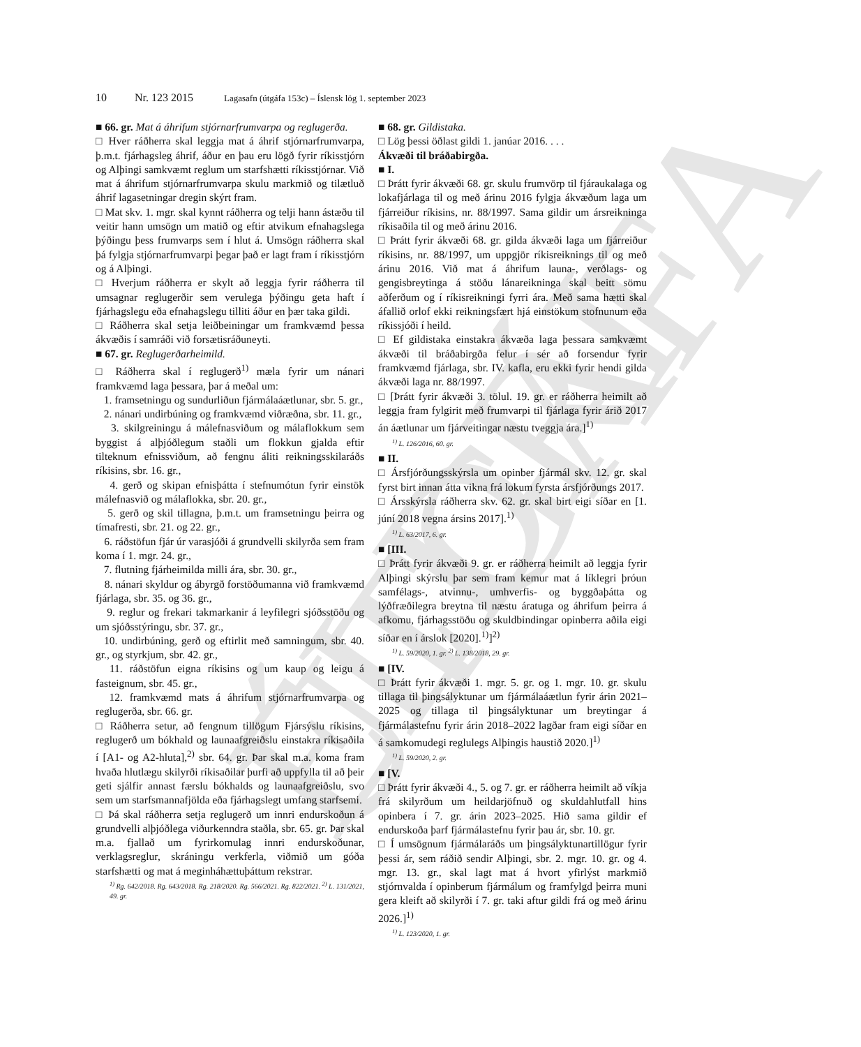ELDRI ÚTGÁFA
10 Nr. 123 2015 Lagasafn (útgáfa 153c) – Íslensk lög 1. september 2023
■ 66. gr. Mat á áhrifum stjórnarfrumvarpa og reglugerða.
□ Hver ráðherra skal leggja mat á áhrif stjórnarfrumvarpa, þ.m.t. fjárhagsleg áhrif, áður en þau eru lögð fyrir ríkisstjórn og Alþingi samkvæmt reglum um starfshætti ríkisstjórnar. Við mat á áhrifum stjórnarfrumvarpa skulu markmið og tilætluð áhrif lagasetningar dregin skýrt fram.
□ Mat skv. 1. mgr. skal kynnt ráðherra og telji hann ástæðu til veitir hann umsögn um matið og eftir atvikum efnahagslega þýðingu þess frumvarps sem í hlut á. Umsögn ráðherra skal þá fylgja stjórnarfrumvarpi þegar það er lagt fram í ríkisstjórn og á Alþingi.
□ Hverjum ráðherra er skylt að leggja fyrir ráðherra til umsagnar reglugerðir sem verulega þýðingu geta haft í fjárhagslegu eða efnahagslegu tilliti áður en þær taka gildi.
□ Ráðherra skal setja leiðbeiningar um framkvæmd þessa ákvæðis í samráði við forsætisráðuneyti.
■ 67. gr. Reglugerðarheimild.
□ Ráðherra skal í reglugerð<sup>1)</sup> mæla fyrir um nánari framkvæmd laga þessara, þar á meðal um:
1. framsetningu og sundurliðun fjármálaáætlunar, sbr. 5. gr.,
2. nánari undirbúning og framkvæmd viðræðna, sbr. 11. gr.,
3. skilgreiningu á málefnasviðum og málaflokkum sem byggist á alþjóðlegum staðli um flokkun gjalda eftir tilteknum efnissviðum, að fengnu áliti reikningsskilaráðs ríkisins, sbr. 16. gr.,
4. gerð og skipan efnisþátta í stefnumótun fyrir einstök málefnasvið og málaflokka, sbr. 20. gr.,
5. gerð og skil tillagna, þ.m.t. um framsetningu þeirra og tímafresti, sbr. 21. og 22. gr.,
6. ráðstöfun fjár úr varasjóði á grundvelli skilyrða sem fram koma í 1. mgr. 24. gr.,
7. flutning fjárheimilda milli ára, sbr. 30. gr.,
8. nánari skyldur og ábyrgð forstöðumanna við framkvæmd fjárlaga, sbr. 35. og 36. gr.,
9. reglur og frekari takmarkanir á leyfilegri sjóðsstöðu og um sjóðsstýringu, sbr. 37. gr.,
10. undirbúning, gerð og eftirlit með samningum, sbr. 40. gr., og styrkjum, sbr. 42. gr.,
11. ráðstöfun eigna ríkisins og um kaup og leigu á fasteignum, sbr. 45. gr.,
12. framkvæmd mats á áhrifum stjórnarfrumvarpa og reglugerða, sbr. 66. gr.
□ Ráðherra setur, að fengnum tillögum Fjársýslu ríkisins, reglugerð um bókhald og launaafgreiðslu einstakra ríkisaðila í [A1- og A2-hluta],<sup>2)</sup> sbr. 64. gr. Þar skal m.a. koma fram hvaða hlutlægu skilyrði ríkisaðilar þurfi að uppfylla til að þeir geti sjálfir annast færslu bókhalds og launaafgreiðslu, svo sem um starfsmannafjölda eða fjárhagslegt umfang starfsemi.
□ Þá skal ráðherra setja reglugerð um innri endurskoðun á grundvelli alþjóðlega viðurkenndra staðla, sbr. 65. gr. Þar skal m.a. fjallað um fyrirkomulag innri endurskoðunar, verklagsreglur, skráningu verkferla, viðmið um góða starfshætti og mat á meginháhættuþáttum rekstrar.
<sup>1)</sup> Rg. 642/2018. Rg. 643/2018. Rg. 218/2020. Rg. 566/2021. Rg. 822/2021. <sup>2)</sup> L. 131/2021, 49. gr.
■ 68. gr. Gildistaka.
□ Lög þessi öðlast gildi 1. janúar 2016. . . .
Ákvæði til bráðabirgða.
■ I.
□ Þrátt fyrir ákvæði 68. gr. skulu frumvörp til fjáraukalaga og lokafjárlaga til og með árinu 2016 fylgja ákvæðum laga um fjárreiður ríkisins, nr. 88/1997. Sama gildir um ársreikninga ríkisaðila til og með árinu 2016.
□ Þrátt fyrir ákvæði 68. gr. gilda ákvæði laga um fjárreiður ríkisins, nr. 88/1997, um uppgjör ríkisreiknings til og með árinu 2016. Við mat á áhrifum launa-, verðlags- og gengisbreytinga á stöðu lánareikninga skal beitt sömu aðferðum og í ríkisreikningi fyrri ára. Með sama hætti skal áfallið orlof ekki reikningsfært hjá einstökum stofnunum eða ríkissjóði í heild.
□ Ef gildistaka einstakra ákvæða laga þessara samkvæmt ákvæði til bráðabirgða felur í sér að forsendur fyrir framkvæmd fjárlaga, sbr. IV. kafla, eru ekki fyrir hendi gilda ákvæði laga nr. 88/1997.
□ [Þrátt fyrir ákvæði 3. tölul. 19. gr. er ráðherra heimilt að leggja fram fylgirit með frumvarpi til fjárlaga fyrir árið 2017 án áætlunar um fjárveitingar næstu tveggja ára.]<sup>1)</sup>
<sup>1)</sup> L. 126/2016, 60. gr.
■ II.
□ Ársfjórðungsskýrsla um opinber fjármál skv. 12. gr. skal fyrst birt innan átta vikna frá lokum fyrsta ársfjórðungs 2017.
□ Ársskýrsla ráðherra skv. 62. gr. skal birt eigi síðar en [1. júní 2018 vegna ársins 2017].<sup>1)</sup>
<sup>1)</sup> L. 63/2017, 6. gr.
■ [III.
□ Þrátt fyrir ákvæði 9. gr. er ráðherra heimilt að leggja fyrir Alþingi skýrslu þar sem fram kemur mat á líklegri þróun samfélags-, atvinnu-, umhverfis- og byggðaþátta og lýðfræðilegra breytna til næstu áratuga og áhrifum þeirra á afkomu, fjárhagsstöðu og skuldbindingar opinberra aðila eigi síðar en í árslok [2020].<sup>1)</sup>]<sup>2)</sup>
<sup>1)</sup> L. 59/2020, 1. gr. <sup>2)</sup> L. 138/2018, 29. gr.
■ [IV.
□ Þrátt fyrir ákvæði 1. mgr. 5. gr. og 1. mgr. 10. gr. skulu tillaga til þingsályktunar um fjármálaáætlun fyrir árin 2021–2025 og tillaga til þingsályktunar um breytingar á fjármálastefnu fyrir árin 2018–2022 lagðar fram eigi síðar en á samkomudegi reglulegs Alþingis haustið 2020.]<sup>1)</sup>
<sup>1)</sup> L. 59/2020, 2. gr.
■ [V.
□ Þrátt fyrir ákvæði 4., 5. og 7. gr. er ráðherra heimilt að víkja frá skilyrðum um heildarjöfnuð og skuldahlutfall hins opinbera í 7. gr. árin 2023–2025. Hið sama gildir ef endurskoða þarf fjármálastefnu fyrir þau ár, sbr. 10. gr.
□ Í umsögnum fjármálaráðs um þingsályktunartillögur fyrir þessi ár, sem ráðið sendir Alþingi, sbr. 2. mgr. 10. gr. og 4. mgr. 13. gr., skal lagt mat á hvort yfirlýst markmið stjórnvalda í opinberum fjármálum og framfylgd þeirra muni gera kleift að skilyrði í 7. gr. taki aftur gildi frá og með árinu 2026.]<sup>1)</sup>
<sup>1)</sup> L. 123/2020, 1. gr.